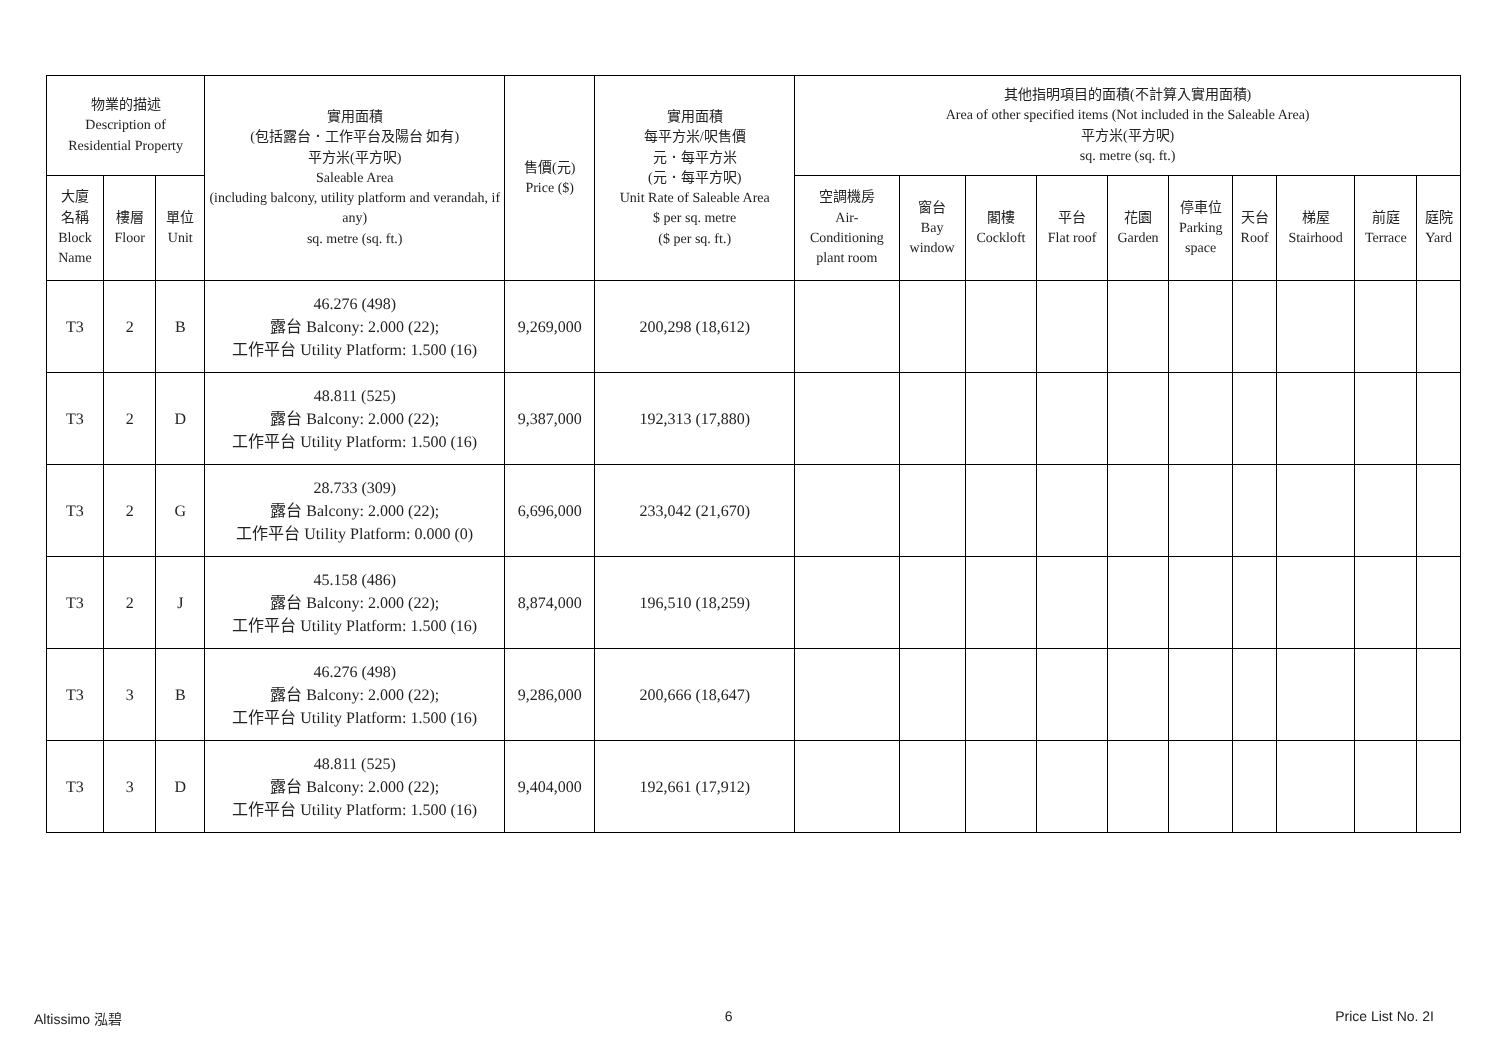| 物業的描述 Description of Residential Property | | | 實用面積 (包括露台．工作平台及陽台 如有) 平方米(平方呎) Saleable Area (including balcony, utility platform and verandah, if any) sq. metre (sq. ft.) | 售價(元) Price ($) | 實用面積 每平方米/呎售價 元．每平方米 (元．每平方呎) Unit Rate of Saleable Area $ per sq. metre ($ per sq. ft.) | 其他指明項目的面積(不計算入實用面積) Area of other specified items (Not included in the Saleable Area) 平方米(平方呎) sq. metre (sq. ft.) | | | | | | | | | |
| --- | --- | --- | --- | --- | --- | --- | --- | --- | --- | --- | --- | --- | --- | --- | --- |
| 大廈 名稱 Block Name | 樓層 Floor | 單位 Unit | | | | 空調機房 Air- Conditioning plant room | 窗台 Bay window | 閣樓 Cockloft | 平台 Flat roof | 花園 Garden | 停車位 Parking space | 天台 Roof | 梯屋 Stairhood | 前庭 Terrace | 庭院 Yard |
| T3 | 2 | B | 46.276 (498) 露台 Balcony: 2.000 (22); 工作平台 Utility Platform: 1.500 (16) | 9,269,000 | 200,298 (18,612) | | | | | | | | | | |
| T3 | 2 | D | 48.811 (525) 露台 Balcony: 2.000 (22); 工作平台 Utility Platform: 1.500 (16) | 9,387,000 | 192,313 (17,880) | | | | | | | | | | |
| T3 | 2 | G | 28.733 (309) 露台 Balcony: 2.000 (22); 工作平台 Utility Platform: 0.000 (0) | 6,696,000 | 233,042 (21,670) | | | | | | | | | | |
| T3 | 2 | J | 45.158 (486) 露台 Balcony: 2.000 (22); 工作平台 Utility Platform: 1.500 (16) | 8,874,000 | 196,510 (18,259) | | | | | | | | | | |
| T3 | 3 | B | 46.276 (498) 露台 Balcony: 2.000 (22); 工作平台 Utility Platform: 1.500 (16) | 9,286,000 | 200,666 (18,647) | | | | | | | | | | |
| T3 | 3 | D | 48.811 (525) 露台 Balcony: 2.000 (22); 工作平台 Utility Platform: 1.500 (16) | 9,404,000 | 192,661 (17,912) | | | | | | | | | | |
Altissimo 泓碧 6 Price List No. 2I